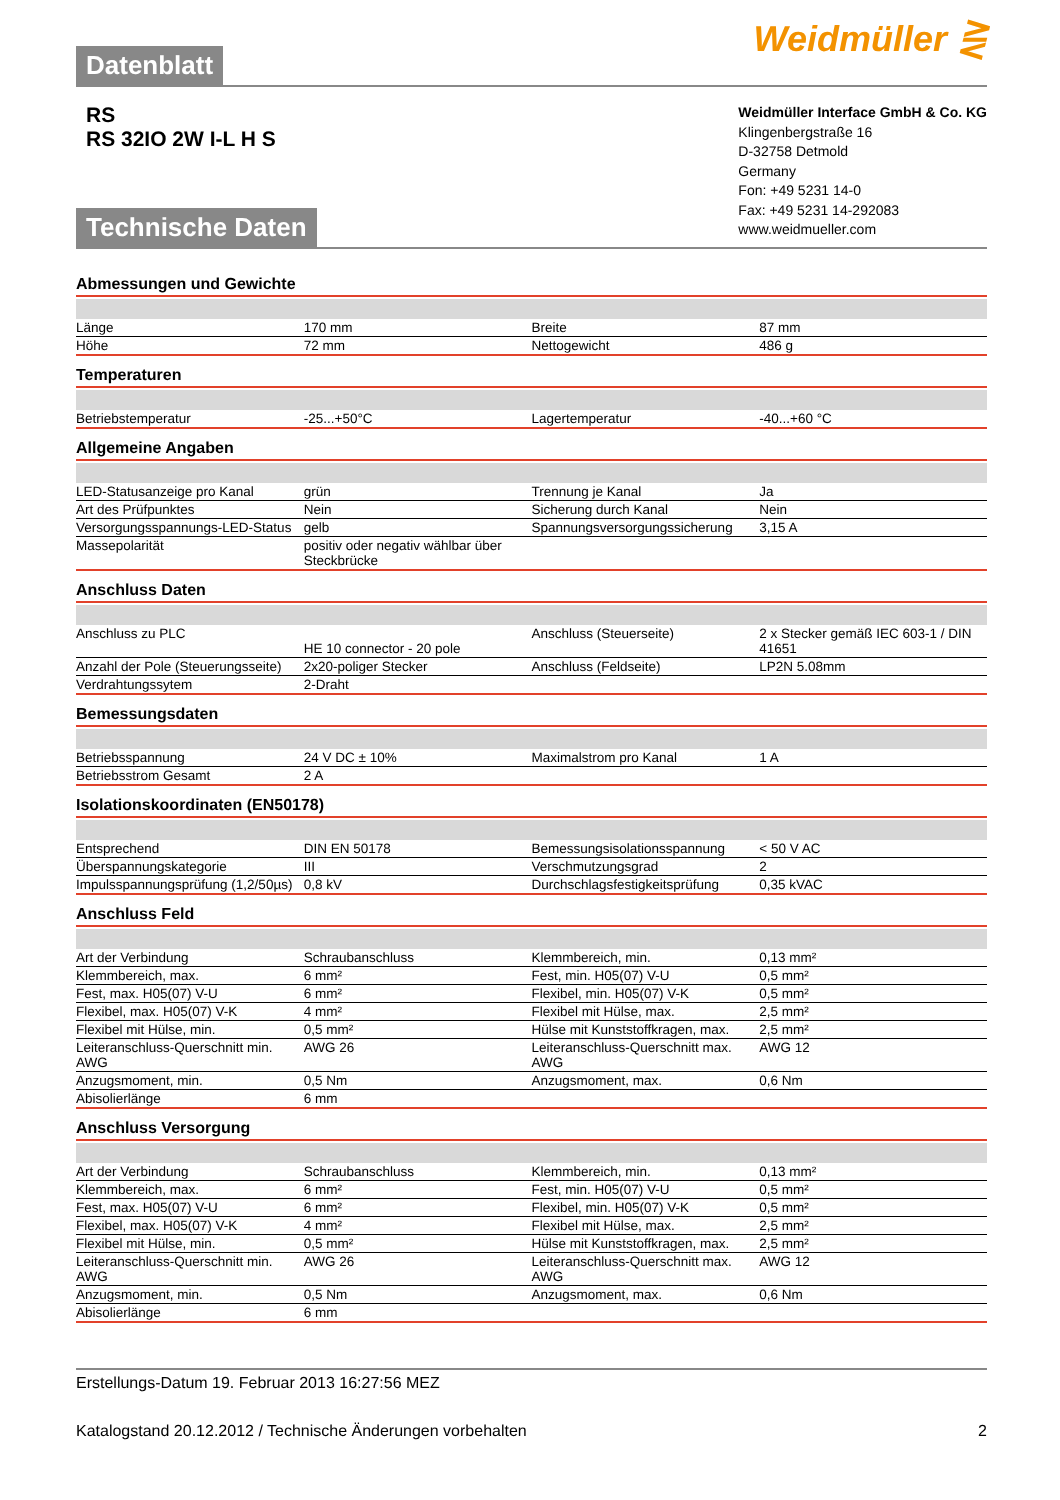Datenblatt
Weidmüller ⋛
RS
RS 32IO 2W I-L H S
Technische Daten
Weidmüller Interface GmbH & Co. KG
Klingenbergstraße 16
D-32758 Detmold
Germany
Fon: +49 5231 14-0
Fax: +49 5231 14-292083
www.weidmueller.com
Abmessungen und Gewichte
| Länge | 170 mm | | Breite | 87 mm |
| Höhe | 72 mm | | Nettogewicht | 486 g |
Temperaturen
| Betriebstemperatur | -25...+50°C | | Lagertemperatur | -40...+60 °C |
Allgemeine Angaben
| LED-Statusanzeige pro Kanal | grün | | Trennung je Kanal | Ja |
| Art des Prüfpunktes | Nein | | Sicherung durch Kanal | Nein |
| Versorgungsspannungs-LED-Status | gelb | | Spannungsversorgungssicherung | 3,15 A |
| Massepolarität | positiv oder negativ wählbar über Steckbrücke | | | |
Anschluss Daten
| Anschluss zu PLC | HE 10 connector - 20 pole | | Anschluss (Steuerseite) | 2 x Stecker gemäß IEC 603-1 / DIN 41651 |
| Anzahl der Pole (Steuerungsseite) | 2x20-poliger Stecker | | Anschluss (Feldseite) | LP2N 5.08mm |
| Verdrahtungssytem | 2-Draht | | | |
Bemessungsdaten
| Betriebsspannung | 24 V DC ± 10% | | Maximalstrom pro Kanal | 1 A |
| Betriebsstrom Gesamt | 2 A | | | |
Isolationskoordinaten (EN50178)
| Entsprechend | DIN EN 50178 | | Bemessungsisolationsspannung | < 50 V AC |
| Überspannungskategorie | III | | Verschmutzungsgrad | 2 |
| Impulsspannungsprüfung (1,2/50µs) | 0,8 kV | | Durchschlagsfestigkeitsprüfung | 0,35 kVAC |
Anschluss Feld
| Art der Verbindung | Schraubanschluss | | Klemmbereich, min. | 0,13 mm² |
| Klemmbereich, max. | 6 mm² | | Fest, min. H05(07) V-U | 0,5 mm² |
| Fest, max. H05(07) V-U | 6 mm² | | Flexibel, min. H05(07) V-K | 0,5 mm² |
| Flexibel, max. H05(07) V-K | 4 mm² | | Flexibel mit Hülse, max. | 2,5 mm² |
| Flexibel mit Hülse, min. | 0,5 mm² | | Hülse mit Kunststoffkragen, max. | 2,5 mm² |
| Leiteranschluss-Querschnitt min. AWG | AWG 26 | | Leiteranschluss-Querschnitt max. AWG | AWG 12 |
| Anzugsmoment, min. | 0,5 Nm | | Anzugsmoment, max. | 0,6 Nm |
| Abisolierlänge | 6 mm | | | |
Anschluss Versorgung
| Art der Verbindung | Schraubanschluss | | Klemmbereich, min. | 0,13 mm² |
| Klemmbereich, max. | 6 mm² | | Fest, min. H05(07) V-U | 0,5 mm² |
| Fest, max. H05(07) V-U | 6 mm² | | Flexibel, min. H05(07) V-K | 0,5 mm² |
| Flexibel, max. H05(07) V-K | 4 mm² | | Flexibel mit Hülse, max. | 2,5 mm² |
| Flexibel mit Hülse, min. | 0,5 mm² | | Hülse mit Kunststoffkragen, max. | 2,5 mm² |
| Leiteranschluss-Querschnitt min. AWG | AWG 26 | | Leiteranschluss-Querschnitt max. AWG | AWG 12 |
| Anzugsmoment, min. | 0,5 Nm | | Anzugsmoment, max. | 0,6 Nm |
| Abisolierlänge | 6 mm | | | |
Erstellungs-Datum 19. Februar 2013 16:27:56 MEZ
Katalogstand 20.12.2012 / Technische Änderungen vorbehalten 2